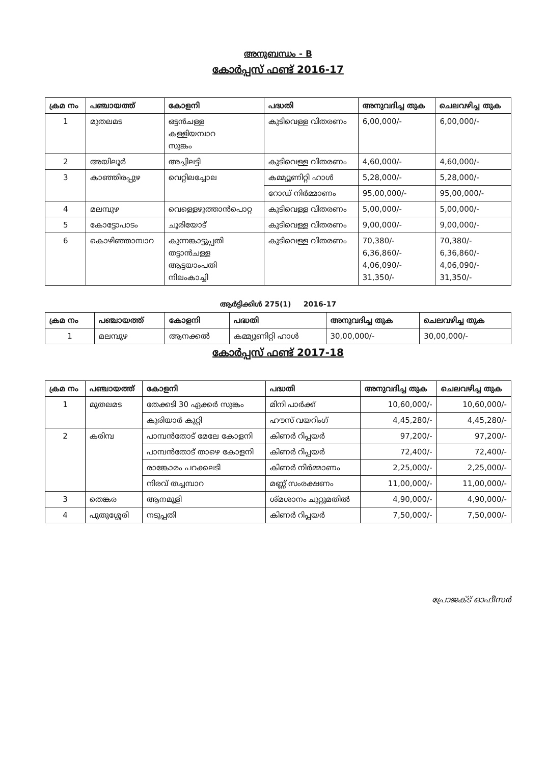അനുബന്ധം - B
കോർപ്പസ് ഫണ്ട് 2016-17
| ക്രമ നം | പഞ്ചായത്ത് | കോളനി | പദ്ധതി | അനുവദിച്ച തുക | ചെലവഴിച്ച തുക |
| --- | --- | --- | --- | --- | --- |
| 1 | മുതലമട | ഒട്ടൻചള്ള കള്ളിയമ്പാറ സുങ്കം | കുടിവെള്ള വിതരണം | 6,00,000/- | 6,00,000/- |
| 2 | അയിലൂർ | അച്ചിലട്ടി | കുടിവെള്ള വിതരണം | 4,60,000/- | 4,60,000/- |
| 3 | കാഞ്ഞിരപ്പുഴ | വെറ്റിലച്ചോല | കമ്മ്യൂണിറ്റി ഹാൾ | 5,28,000/- | 5,28,000/- |
| | | | റോഡ് നിർമ്മാണം | 95,00,000/- | 95,00,000/- |
| 4 | മലമ്പുഴ | വെള്ളെഴുത്താൻപൊറ്റ | കുടിവെള്ള വിതരണം | 5,00,000/- | 5,00,000/- |
| 5 | കോട്ടോപാടം | ചൂരിയോട് | കുടിവെള്ള വിതരണം | 9,00,000/- | 9,00,000/- |
| 6 | കൊഴിഞ്ഞാമ്പാറ | കുന്നങ്കാട്ടുപ്പതി തട്ടാൻചള്ള ആട്ടയാംപതി നിലംകാച്ചി | കുടിവെള്ള വിതരണം | 70,380/- 6,36,860/- 4,06,090/- 31,350/- | 70,380/- 6,36,860/- 4,06,090/- 31,350/- |
ആർട്ടിക്കിൾ 275(1) 2016-17
| ക്രമ നം | പഞ്ചായത്ത് | കോളനി | പദ്ധതി | അനുവദിച്ച തുക | ചെലവഴിച്ച തുക |
| --- | --- | --- | --- | --- | --- |
| 1 | മലമ്പുഴ | ആനക്കൽ | കമ്മ്യൂണിറ്റി ഹാൾ | 30,00,000/- | 30,00,000/- |
കോർപ്പസ് ഫണ്ട് 2017-18
| ക്രമ നം | പഞ്ചായത്ത് | കോളനി | പദ്ധതി | അനുവദിച്ച തുക | ചെലവഴിച്ച തുക |
| --- | --- | --- | --- | --- | --- |
| 1 | മുതലമട | തേക്കടി 30 ഏക്കർ സുങ്കം | മിനി പാർക്ക് | 10,60,000/- | 10,60,000/- |
| | | കുരിയാർ കുറ്റി | ഹൗസ് വയറിംഗ് | 4,45,280/- | 4,45,280/- |
| 2 | കരിമ്പ | പാമ്പൻതോട് മേലേ കോളനി | കിണർ റിപ്പയർ | 97,200/- | 97,200/- |
| | | പാമ്പൻതോട് താഴെ കോളനി | കിണർ റിപ്പയർ | 72,400/- | 72,400/- |
| | | രാങ്കോരം പറക്കലടി | കിണർ നിർമ്മാണം | 2,25,000/- | 2,25,000/- |
| | | നിരവ് തച്ചമ്പാറ | മണ്ണ് സംരക്ഷണം | 11,00,000/- | 11,00,000/- |
| 3 | തെങ്കര | ആനമൂളി | ശ്മശാനം ചുറ്റുമതിൽ | 4,90,000/- | 4,90,000/- |
| 4 | പുതുശ്ശേരി | നടുപ്പതി | കിണർ റിപ്പയർ | 7,50,000/- | 7,50,000/- |
പ്രോജക്ട് ഓഫീസർ